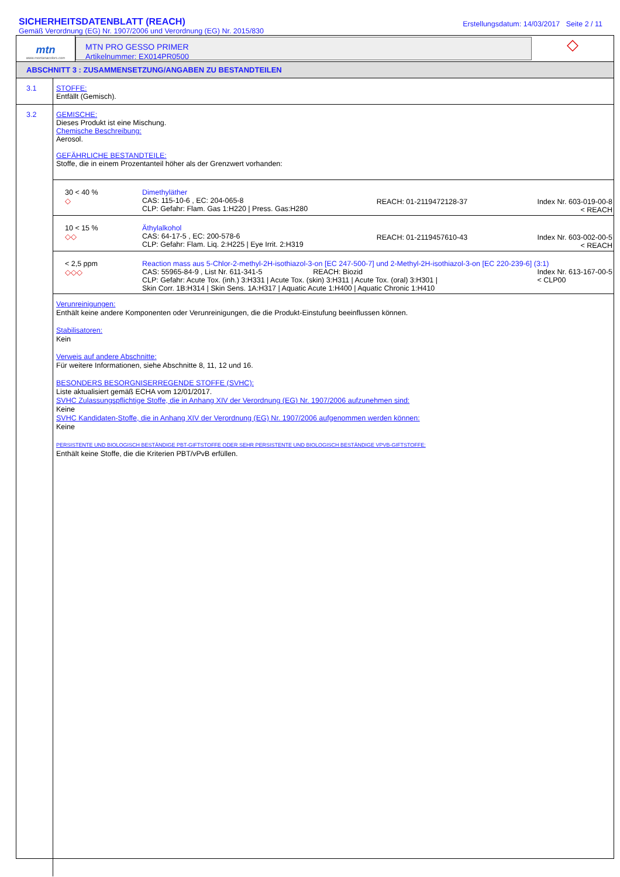SICHERHEITSDATENBLATT (REACH)
Gemäß Verordnung (EG) Nr. 1907/2006 und Verordnung (EG) Nr. 2015/830
Erstellungsdatum: 14/03/2017 Seite 2 / 11
mtn
www.montanacolors.com
MTN PRO GESSO PRIMER
Artikelnummer: EX014PR0500
◇
ABSCHNITT 3 : ZUSAMMENSETZUNG/ANGABEN ZU BESTANDTEILEN
3.1 STOFFE:
Entfällt (Gemisch).
3.2 GEMISCHE:
Dieses Produkt ist eine Mischung.
Chemische Beschreibung:
Aerosol.
GEFÄHRLICHE BESTANDTEILE:
Stoffe, die in einem Prozentanteil höher als der Grenzwert vorhanden:
| 30 < 40 % ◇ | Dimethyläther CAS: 115-10-6 , EC: 204-065-8 CLP: Gefahr: Flam. Gas 1:H220 / Press. Gas:H280 | REACH: 01-2119472128-37 | Index Nr. 603-019-00-8 < REACH |
| 10 < 15 % ◇◇ | Äthylalkohol CAS: 64-17-5 , EC: 200-578-6 CLP: Gefahr: Flam. Liq. 2:H225 / Eye Irrit. 2:H319 | REACH: 01-2119457610-43 | Index Nr. 603-002-00-5 < REACH |
| < 2,5 ppm ◇◇◇ | Reaction mass aus 5-Chlor-2-methyl-2H-isothiazol-3-on [EC 247-500-7] und 2-Methyl-2H-isothiazol-3-on [EC 220-239-6] (3:1) CAS: 55965-84-9 , List Nr. 611-341-5 REACH: Biozid Index Nr. 613-167-00-5 < CLP00 CLP: Gefahr: Acute Tox. (inh.) 3:H331 / Acute Tox. (skin) 3:H311 / Acute Tox. (oral) 3:H301 / Skin Corr. 1B:H314 / Skin Sens. 1A:H317 / Aquatic Acute 1:H400 / Aquatic Chronic 1:H410 | | |
Verunreinigungen:
Enthält keine andere Komponenten oder Verunreinigungen, die die Produkt-Einstufung beeinflussen können.
Stabilisatoren:
Kein
Verweis auf andere Abschnitte:
Für weitere Informationen, siehe Abschnitte 8, 11, 12 und 16.
BESONDERS BESORGNISERREGENDE STOFFE (SVHC):
Liste aktualisiert gemäß ECHA vom 12/01/2017.
SVHC Zulassungspflichtige Stoffe, die in Anhang XIV der Verordnung (EG) Nr. 1907/2006 aufzunehmen sind:
Keine
SVHC Kandidaten-Stoffe, die in Anhang XIV der Verordnung (EG) Nr. 1907/2006 aufgenommen werden können:
Keine
PERSISTENTE UND BIOLOGISCH BESTÄNDIGE PBT-GIFTSTOFFE ODER SEHR PERSISTENTE UND BIOLOGISCH BESTÄNDIGE VPVB-GIFTSTOFFE:
Enthält keine Stoffe, die die Kriterien PBT/vPvB erfüllen.